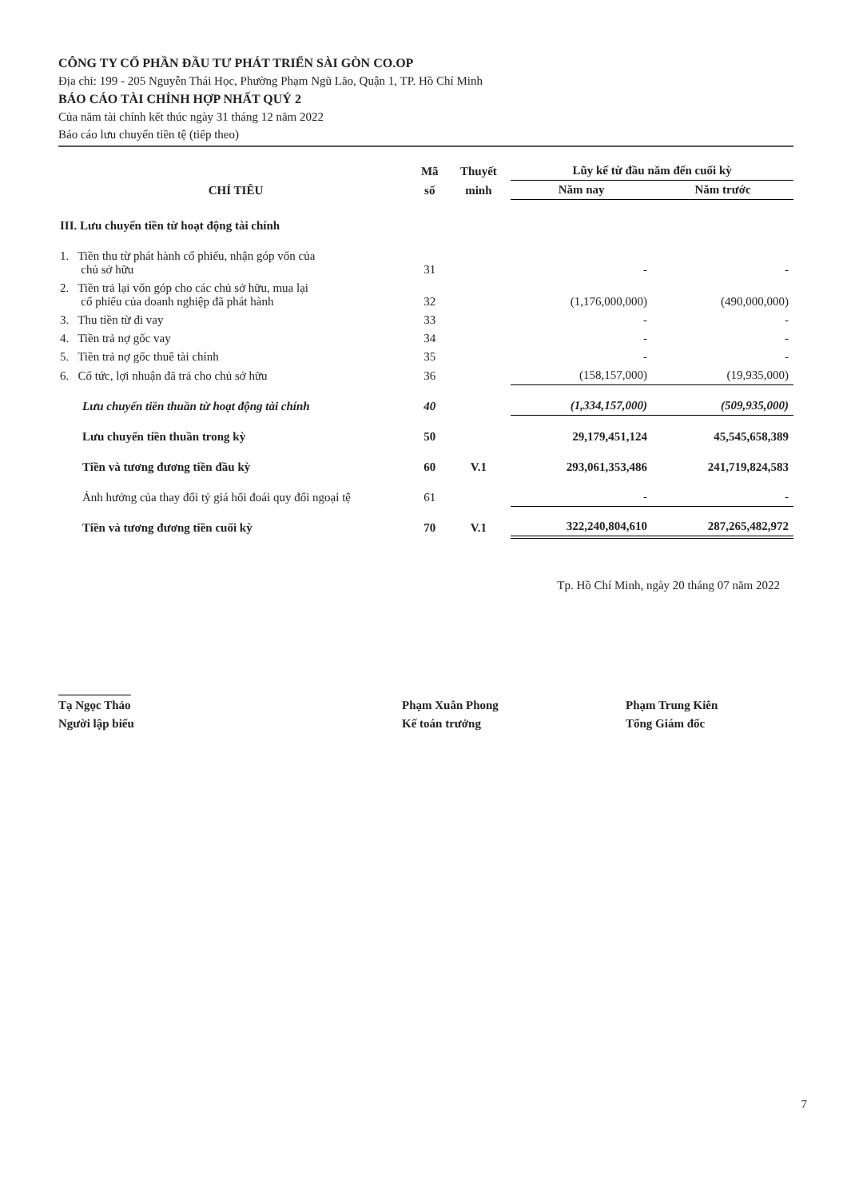CÔNG TY CỔ PHẦN ĐẦU TƯ PHÁT TRIỂN SÀI GÒN CO.OP
Địa chỉ: 199 - 205 Nguyễn Thái Học, Phường Phạm Ngũ Lão, Quận 1, TP. Hồ Chí Minh
BÁO CÁO TÀI CHÍNH HỢP NHẤT QUÝ 2
Của năm tài chính kết thúc ngày 31 tháng 12 năm 2022
Báo cáo lưu chuyển tiền tệ (tiếp theo)
| CHỈ TIÊU | Mã | Thuyết | Lũy kế từ đầu năm đến cuối kỳ | |
| --- | --- | --- | --- | --- |
| | số | minh | Năm nay | Năm trước |
| III. Lưu chuyển tiền từ hoạt động tài chính | | | | |
| 1. Tiền thu từ phát hành cổ phiếu, nhận góp vốn của chủ sở hữu | 31 | | - | - |
| 2. Tiền trả lại vốn góp cho các chủ sở hữu, mua lại cổ phiếu của doanh nghiệp đã phát hành | 32 | | (1,176,000,000) | (490,000,000) |
| 3. Thu tiền từ đi vay | 33 | | - | - |
| 4. Tiền trả nợ gốc vay | 34 | | - | - |
| 5. Tiền trả nợ gốc thuê tài chính | 35 | | - | - |
| 6. Cổ tức, lợi nhuận đã trả cho chủ sở hữu | 36 | | (158,157,000) | (19,935,000) |
| Lưu chuyển tiền thuần từ hoạt động tài chính | 40 | | (1,334,157,000) | (509,935,000) |
| Lưu chuyển tiền thuần trong kỳ | 50 | | 29,179,451,124 | 45,545,658,389 |
| Tiền và tương đương tiền đầu kỳ | 60 | V.1 | 293,061,353,486 | 241,719,824,583 |
| Ảnh hưởng của thay đổi tỷ giá hối đoái quy đổi ngoại tệ | 61 | | - | - |
| Tiền và tương đương tiền cuối kỳ | 70 | V.1 | 322,240,804,610 | 287,265,482,972 |
Tp. Hồ Chí Minh, ngày 20 tháng 07 năm 2022
Tạ Ngọc Thảo
Người lập biểu
Phạm Xuân Phong
Kế toán trưởng
Phạm Trung Kiên
Tổng Giám đốc
7